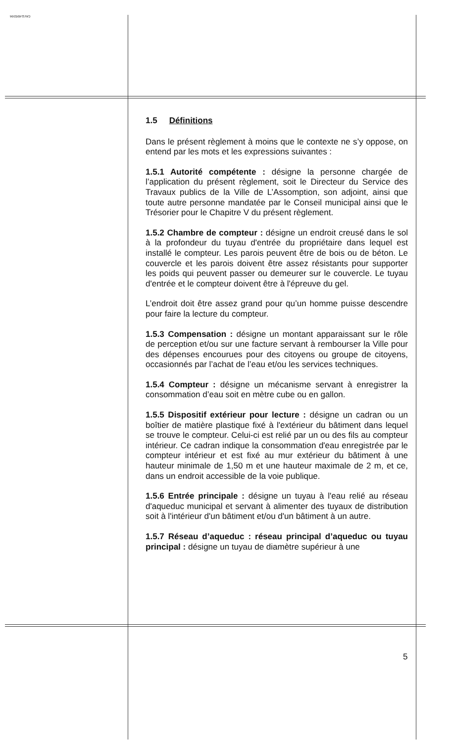CAV1140/02/96
1.5 Définitions
Dans le présent règlement à moins que le contexte ne s’y oppose, on entend par les mots et les expressions suivantes :
1.5.1 Autorité compétente : désigne la personne chargée de l’application du présent règlement, soit le Directeur du Service des Travaux publics de la Ville de L’Assomption, son adjoint, ainsi que toute autre personne mandatée par le Conseil municipal ainsi que le Trésorier pour le Chapitre V du présent règlement.
1.5.2 Chambre de compteur : désigne un endroit creusé dans le sol à la profondeur du tuyau d'entrée du propriétaire dans lequel est installé le compteur. Les parois peuvent être de bois ou de béton. Le couvercle et les parois doivent être assez résistants pour supporter les poids qui peuvent passer ou demeurer sur le couvercle. Le tuyau d'entrée et le compteur doivent être à l'épreuve du gel.
L’endroit doit être assez grand pour qu’un homme puisse descendre pour faire la lecture du compteur.
1.5.3 Compensation : désigne un montant apparaissant sur le rôle de perception et/ou sur une facture servant à rembourser la Ville pour des dépenses encourues pour des citoyens ou groupe de citoyens, occasionnés par l’achat de l’eau et/ou les services techniques.
1.5.4 Compteur : désigne un mécanisme servant à enregistrer la consommation d’eau soit en mètre cube ou en gallon.
1.5.5 Dispositif extérieur pour lecture : désigne un cadran ou un boîtier de matière plastique fixé à l'extérieur du bâtiment dans lequel se trouve le compteur. Celui-ci est relié par un ou des fils au compteur intérieur. Ce cadran indique la consommation d'eau enregistrée par le compteur intérieur et est fixé au mur extérieur du bâtiment à une hauteur minimale de 1,50 m et une hauteur maximale de 2 m, et ce, dans un endroit accessible de la voie publique.
1.5.6 Entrée principale : désigne un tuyau à l'eau relié au réseau d'aqueduc municipal et servant à alimenter des tuyaux de distribution soit à l'intérieur d'un bâtiment et/ou d'un bâtiment à un autre.
1.5.7 Réseau d’aqueduc : réseau principal d’aqueduc ou tuyau principal : désigne un tuyau de diamètre supérieur à une
5